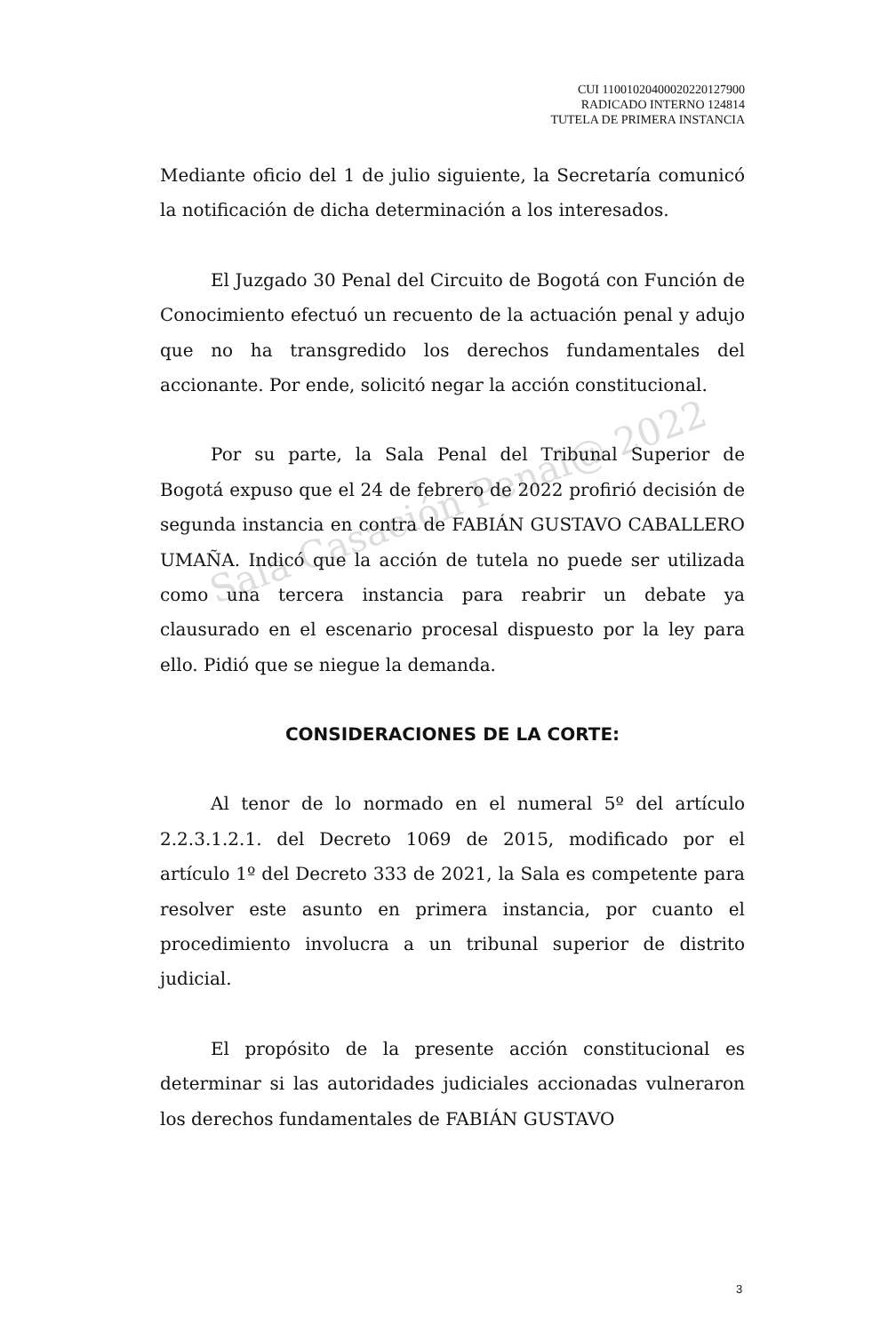Sala Casación Penal@ 2022
CUI 11001020400020220127900
RADICADO INTERNO 124814
TUTELA DE PRIMERA INSTANCIA
Mediante oficio del 1 de julio siguiente, la Secretaría comunicó la notificación de dicha determinación a los interesados.
El Juzgado 30 Penal del Circuito de Bogotá con Función de Conocimiento efectuó un recuento de la actuación penal y adujo que no ha transgredido los derechos fundamentales del accionante. Por ende, solicitó negar la acción constitucional.
Por su parte, la Sala Penal del Tribunal Superior de Bogotá expuso que el 24 de febrero de 2022 profirió decisión de segunda instancia en contra de FABIÁN GUSTAVO CABALLERO UMAÑA. Indicó que la acción de tutela no puede ser utilizada como una tercera instancia para reabrir un debate ya clausurado en el escenario procesal dispuesto por la ley para ello. Pidió que se niegue la demanda.
CONSIDERACIONES DE LA CORTE:
Al tenor de lo normado en el numeral 5º del artículo 2.2.3.1.2.1. del Decreto 1069 de 2015, modificado por el artículo 1º del Decreto 333 de 2021, la Sala es competente para resolver este asunto en primera instancia, por cuanto el procedimiento involucra a un tribunal superior de distrito judicial.
El propósito de la presente acción constitucional es determinar si las autoridades judiciales accionadas vulneraron los derechos fundamentales de FABIÁN GUSTAVO
3